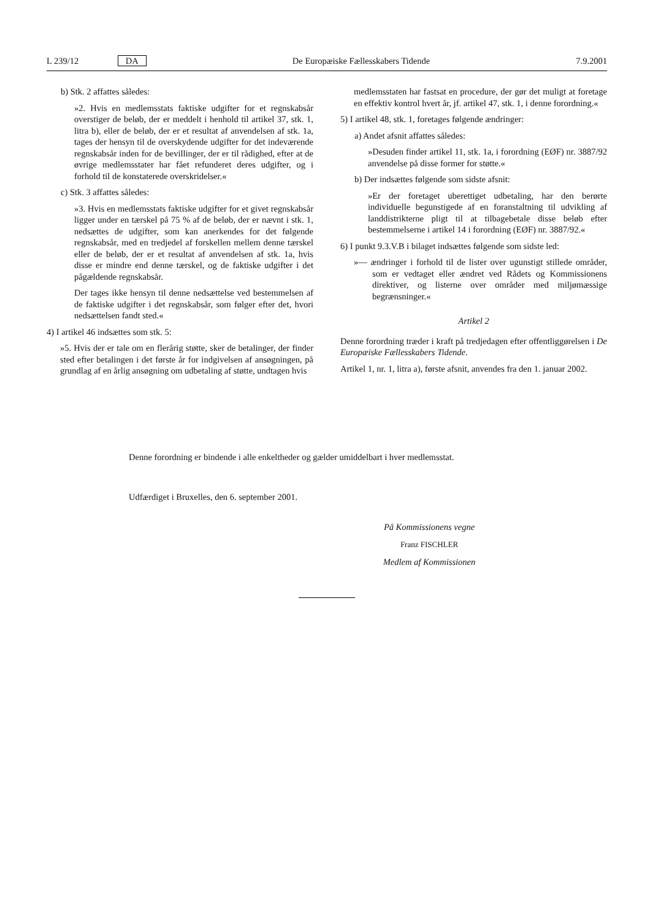L 239/12 DA De Europæiske Fællesskabers Tidende 7.9.2001
b) Stk. 2 affattes således:
»2. Hvis en medlemsstats faktiske udgifter for et regnskabsår overstiger de beløb, der er meddelt i henhold til artikel 37, stk. 1, litra b), eller de beløb, der er et resultat af anvendelsen af stk. 1a, tages der hensyn til de overskydende udgifter for det indeværende regnskabsår inden for de bevillinger, der er til rådighed, efter at de øvrige medlemsstater har fået refunderet deres udgifter, og i forhold til de konstaterede overskridelser.«
c) Stk. 3 affattes således:
»3. Hvis en medlemsstats faktiske udgifter for et givet regnskabsår ligger under en tærskel på 75 % af de beløb, der er nævnt i stk. 1, nedsættes de udgifter, som kan anerkendes for det følgende regnskabsår, med en tredjedel af forskellen mellem denne tærskel eller de beløb, der er et resultat af anvendelsen af stk. 1a, hvis disse er mindre end denne tærskel, og de faktiske udgifter i det pågældende regnskabsår.
Der tages ikke hensyn til denne nedsættelse ved bestemmelsen af de faktiske udgifter i det regnskabsår, som følger efter det, hvori nedsættelsen fandt sted.«
4) I artikel 46 indsættes som stk. 5:
»5. Hvis der er tale om en flerårig støtte, sker de betalinger, der finder sted efter betalingen i det første år for indgivelsen af ansøgningen, på grundlag af en årlig ansøgning om udbetaling af støtte, undtagen hvis
medlemsstaten har fastsat en procedure, der gør det muligt at foretage en effektiv kontrol hvert år, jf. artikel 47, stk. 1, i denne forordning.«
5) I artikel 48, stk. 1, foretages følgende ændringer:
a) Andet afsnit affattes således:
»Desuden finder artikel 11, stk. 1a, i forordning (EØF) nr. 3887/92 anvendelse på disse former for støtte.«
b) Der indsættes følgende som sidste afsnit:
»Er der foretaget uberettiget udbetaling, har den berørte individuelle begunstigede af en foranstaltning til udvikling af landdistrikterne pligt til at tilbagebetale disse beløb efter bestemmelserne i artikel 14 i forordning (EØF) nr. 3887/92.«
6) I punkt 9.3.V.B i bilaget indsættes følgende som sidste led:
»— ændringer i forhold til de lister over ugunstigt stillede områder, som er vedtaget eller ændret ved Rådets og Kommissionens direktiver, og listerne over områder med miljømæssige begrænsninger.«
Artikel 2
Denne forordning træder i kraft på tredjedagen efter offentliggørelsen i De Europæiske Fællesskabers Tidende.
Artikel 1, nr. 1, litra a), første afsnit, anvendes fra den 1. januar 2002.
Denne forordning er bindende i alle enkeltheder og gælder umiddelbart i hver medlemsstat.
Udfærdiget i Bruxelles, den 6. september 2001.
På Kommissionens vegne
Franz FISCHLER
Medlem af Kommissionen